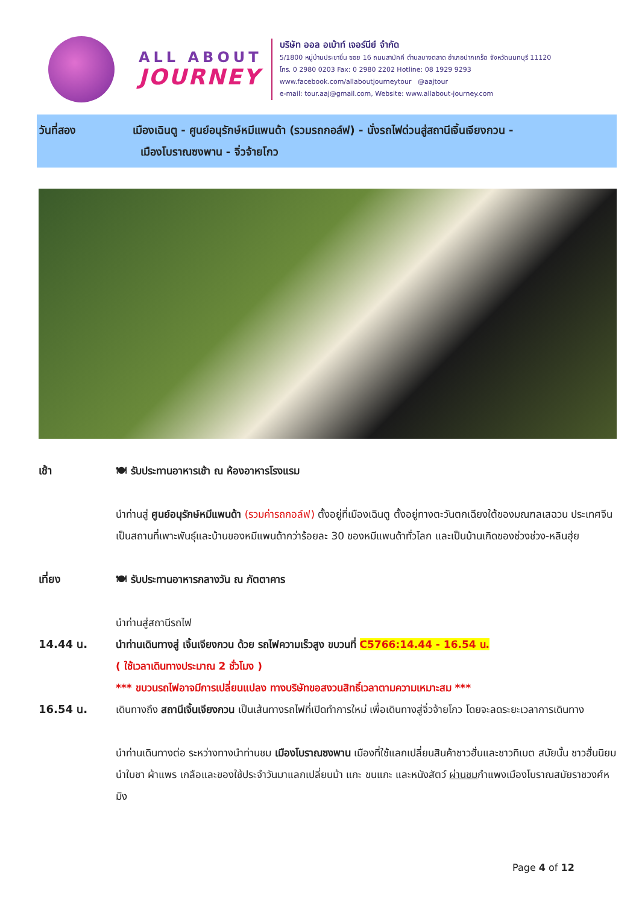ALL ABOUT
JOURNEY
บริษัท ออล อเบ้าท์ เจอร์นีย์ จำกัด
5/1800 หมู่บ้านประชาชื่น ซอย 16 ถนนสามัคคี ตำบลบางตลาด อำเภอปากเกร็ด จังหวัดนนทบุรี 11120
โทร. 0 2980 0203 Fax: 0 2980 2202 Hotline: 08 1929 9293
www.facebook.com/allaboutjourneytour @aajtour
e-mail: tour.aaj@gmail.com, Website: www.allabout-journey.com
วันที่สอง เมืองเฉินตู - ศูนย์อนุรักษ์หมีแพนด้า (รวมรถกอล์ฟ) - นั่งรถไฟด่วนสู่สถานีเจิ้นเจียงกวน -
เมืองโบราณซงพาน - จิ่วจ้ายโกว
เช้า 🍽 รับประทานอาหารเช้า ณ ห้องอาหารโรงแรม
นำท่านสู่ ศูนย์อนุรักษ์หมีแพนด้า (รวมค่ารถกอล์ฟ) ตั้งอยู่ที่เมืองเฉินตู ตั้งอยู่ทางตะวันตกเฉียงใต้ของมณฑลเสฉวน ประเทศจีน เป็นสถานที่เพาะพันธุ์และบ้านของหมีแพนด้ากว่าร้อยละ 30 ของหมีแพนด้าทั่วโลก และเป็นบ้านเกิดของช่วงช่วง-หลินฮุ่ย
เที่ยง 🍽 รับประทานอาหารกลางวัน ณ ภัตตาคาร
นำท่านสู่สถานีรถไฟ
14.44 น. นำท่านเดินทางสู่ เจิ้นเจียงกวน ด้วย รถไฟความเร็วสูง ขบวนที่ C5766:14.44 - 16.54 น.
( ใช้เวลาเดินทางประมาณ 2 ชั่วโมง )
*** ขบวนรถไฟอาจมีการเปลี่ยนแปลง ทางบริษัทขอสงวนสิทธิ์เวลาตามความเหมาะสม ***
16.54 น. เดินทางถึง สถานีเจิ้นเจียงกวน เป็นเส้นทางรถไฟที่เปิดทำการใหม่ เพื่อเดินทางสู่จิ่วจ้ายโกว โดยจะลดระยะเวลาการเดินทาง
นำท่านเดินทางต่อ ระหว่างทางนำท่านชม เมืองโบราณซงพาน เมืองที่ใช้แลกเปลี่ยนสินค้าชาวฮั่นและชาวทิเบต สมัยนั้น ชาวฮั่นนิยมนำใบชา ผ้าแพร เกลือและของใช้ประจำวันมาแลกเปลี่ยนม้า แกะ ขนแกะ และหนังสัตว์ ผ่านชมกำแพงเมืองโบราณสมัยราชวงศ์หมิง
Page 4 of 12